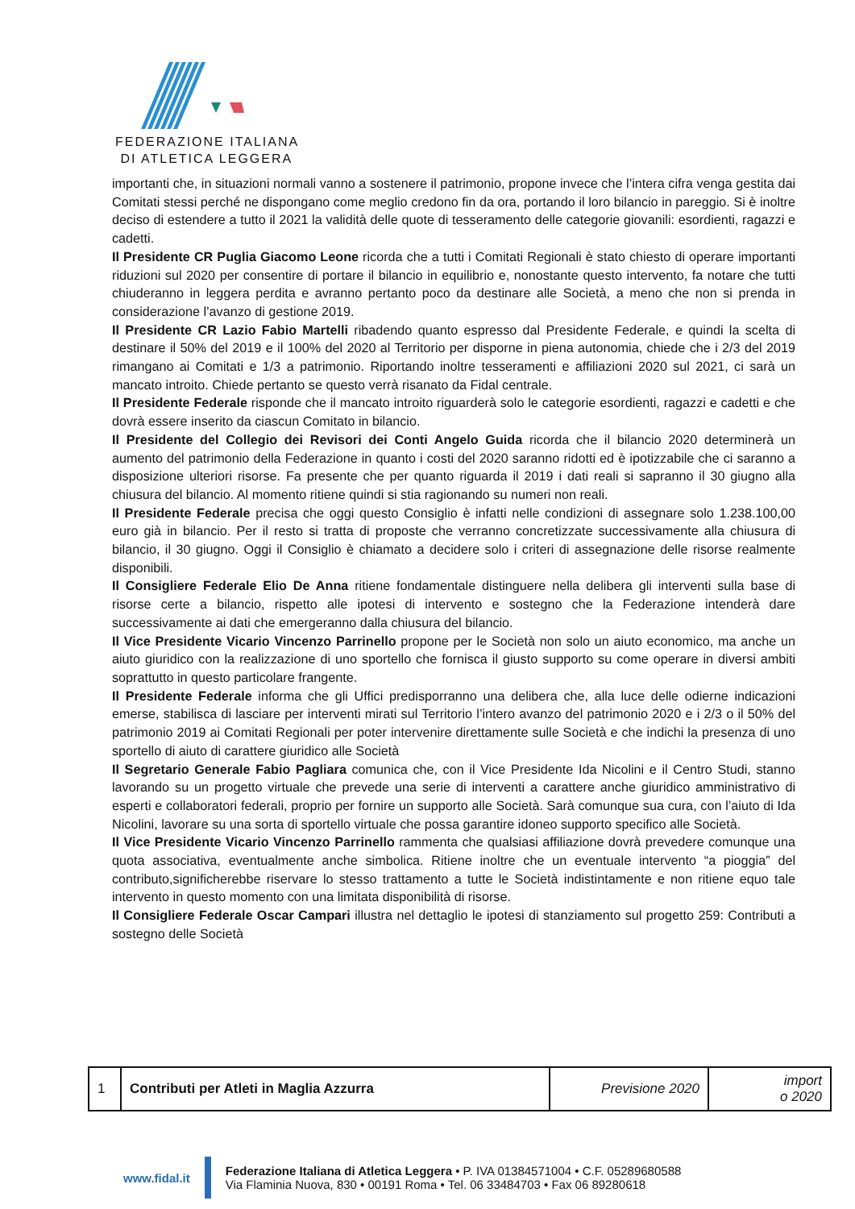FEDERAZIONE ITALIANA
DI ATLETICA LEGGERA
importanti che, in situazioni normali vanno a sostenere il patrimonio, propone invece che l’intera cifra venga gestita dai Comitati stessi perché ne dispongano come meglio credono fin da ora, portando il loro bilancio in pareggio. Si è inoltre deciso di estendere a tutto il 2021 la validità delle quote di tesseramento delle categorie giovanili: esordienti, ragazzi e cadetti.
Il Presidente CR Puglia Giacomo Leone ricorda che a tutti i Comitati Regionali è stato chiesto di operare importanti riduzioni sul 2020 per consentire di portare il bilancio in equilibrio e, nonostante questo intervento, fa notare che tutti chiuderanno in leggera perdita e avranno pertanto poco da destinare alle Società, a meno che non si prenda in considerazione l’avanzo di gestione 2019.
Il Presidente CR Lazio Fabio Martelli ribadendo quanto espresso dal Presidente Federale, e quindi la scelta di destinare il 50% del 2019 e il 100% del 2020 al Territorio per disporne in piena autonomia, chiede che i 2/3 del 2019 rimangano ai Comitati e 1/3 a patrimonio. Riportando inoltre tesseramenti e affiliazioni 2020 sul 2021, ci sarà un mancato introito. Chiede pertanto se questo verrà risanato da Fidal centrale.
Il Presidente Federale risponde che il mancato introito riguarderà solo le categorie esordienti, ragazzi e cadetti e che dovrà essere inserito da ciascun Comitato in bilancio.
Il Presidente del Collegio dei Revisori dei Conti Angelo Guida ricorda che il bilancio 2020 determinerà un aumento del patrimonio della Federazione in quanto i costi del 2020 saranno ridotti ed è ipotizzabile che ci saranno a disposizione ulteriori risorse. Fa presente che per quanto riguarda il 2019 i dati reali si sapranno il 30 giugno alla chiusura del bilancio. Al momento ritiene quindi si stia ragionando su numeri non reali.
Il Presidente Federale precisa che oggi questo Consiglio è infatti nelle condizioni di assegnare solo 1.238.100,00 euro già in bilancio. Per il resto si tratta di proposte che verranno concretizzate successivamente alla chiusura di bilancio, il 30 giugno. Oggi il Consiglio è chiamato a decidere solo i criteri di assegnazione delle risorse realmente disponibili.
Il Consigliere Federale Elio De Anna ritiene fondamentale distinguere nella delibera gli interventi sulla base di risorse certe a bilancio, rispetto alle ipotesi di intervento e sostegno che la Federazione intenderà dare successivamente ai dati che emergeranno dalla chiusura del bilancio.
Il Vice Presidente Vicario Vincenzo Parrinello propone per le Società non solo un aiuto economico, ma anche un aiuto giuridico con la realizzazione di uno sportello che fornisca il giusto supporto su come operare in diversi ambiti soprattutto in questo particolare frangente.
Il Presidente Federale informa che gli Uffici predisporranno una delibera che, alla luce delle odierne indicazioni emerse, stabilisca di lasciare per interventi mirati sul Territorio l’intero avanzo del patrimonio 2020 e i 2/3 o il 50% del patrimonio 2019 ai Comitati Regionali per poter intervenire direttamente sulle Società e che indichi la presenza di uno sportello di aiuto di carattere giuridico alle Società
Il Segretario Generale Fabio Pagliara comunica che, con il Vice Presidente Ida Nicolini e il Centro Studi, stanno lavorando su un progetto virtuale che prevede una serie di interventi a carattere anche giuridico amministrativo di esperti e collaboratori federali, proprio per fornire un supporto alle Società. Sarà comunque sua cura, con l’aiuto di Ida Nicolini, lavorare su una sorta di sportello virtuale che possa garantire idoneo supporto specifico alle Società.
Il Vice Presidente Vicario Vincenzo Parrinello rammenta che qualsiasi affiliazione dovrà prevedere comunque una quota associativa, eventualmente anche simbolica. Ritiene inoltre che un eventuale intervento “a pioggia” del contributo,significherebbe riservare lo stesso trattamento a tutte le Società indistintamente e non ritiene equo tale intervento in questo momento con una limitata disponibilità di risorse.
Il Consigliere Federale Oscar Campari illustra nel dettaglio le ipotesi di stanziamento sul progetto 259: Contributi a sostegno delle Società
| 1 | Contributi per Atleti in Maglia Azzurra | Previsione 2020 | import o 2020 |
www.fidal.it
Federazione Italiana di Atletica Leggera • P. IVA 01384571004 • C.F. 05289680588
Via Flaminia Nuova, 830 • 00191 Roma • Tel. 06 33484703 • Fax 06 89280618